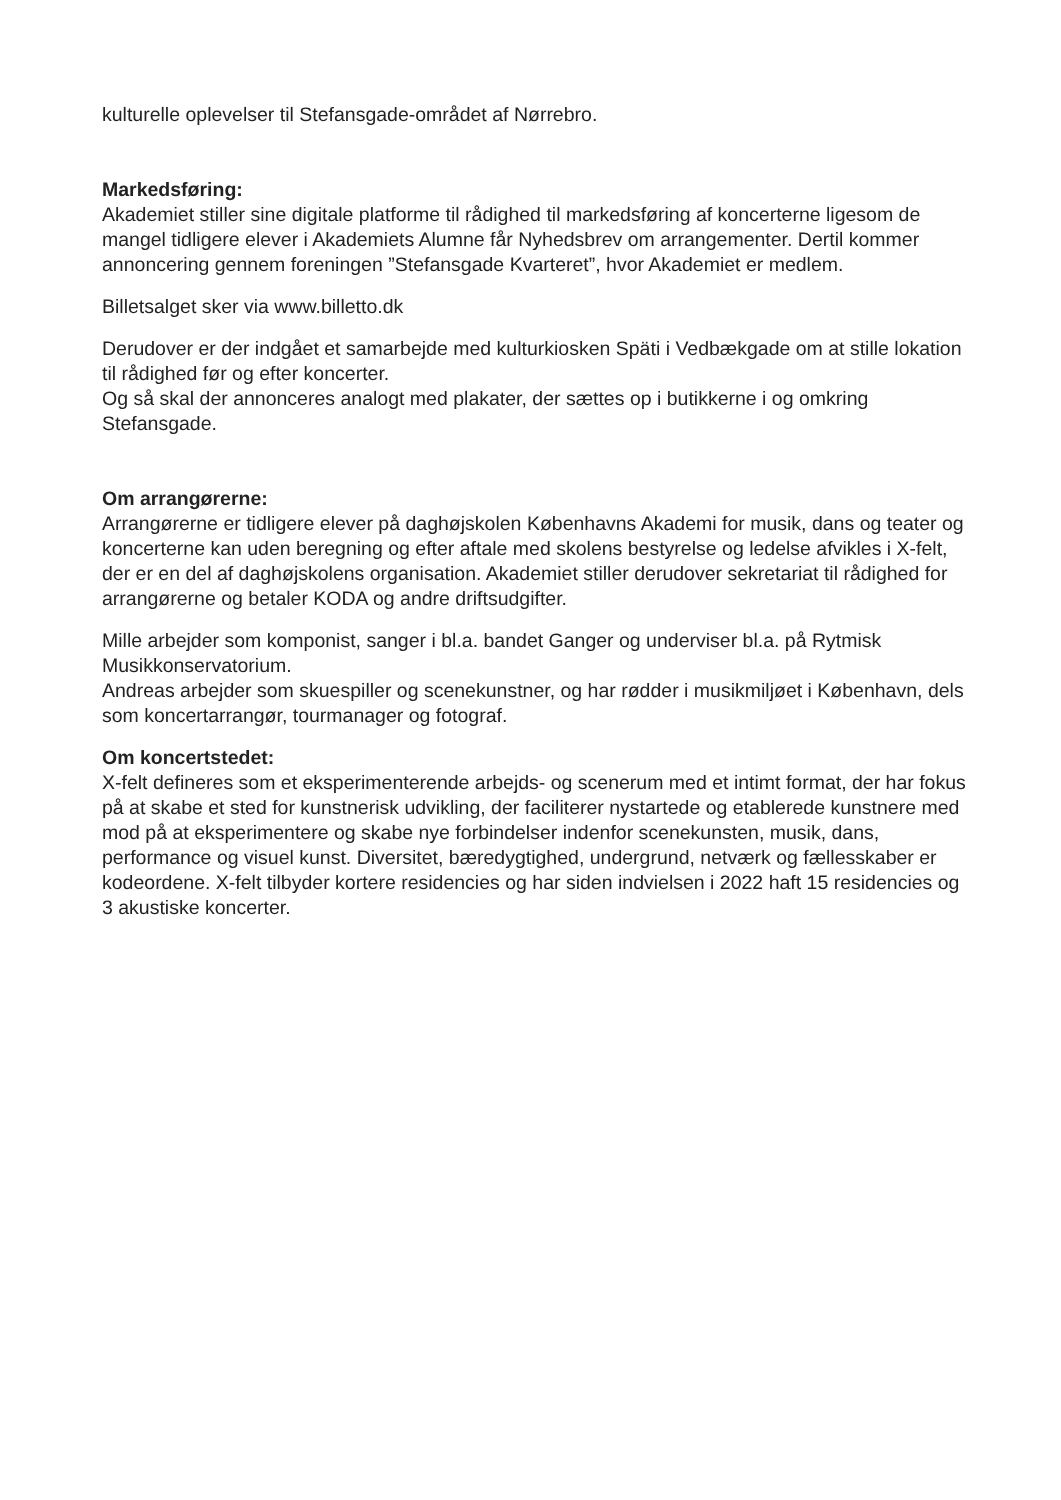kulturelle oplevelser til Stefansgade-området af Nørrebro.
Markedsføring:
Akademiet stiller sine digitale platforme til rådighed til markedsføring af koncerterne ligesom de mangel tidligere elever i Akademiets Alumne får Nyhedsbrev om arrangementer. Dertil kommer annoncering gennem foreningen ”Stefansgade Kvarteret”, hvor Akademiet er medlem.
Billetsalget sker via www.billetto.dk
Derudover er der indgået et samarbejde med kulturkiosken Späti i Vedbækgade om at stille lokation til rådighed før og efter koncerter.
Og så skal der annonceres analogt med plakater, der sættes op i butikkerne i og omkring Stefansgade.
Om arrangørerne:
Arrangørerne er tidligere elever på daghøjskolen Københavns Akademi for musik, dans og teater og koncerterne kan uden beregning og efter aftale med skolens bestyrelse og ledelse afvikles i X-felt, der er en del af daghøjskolens organisation. Akademiet stiller derudover sekretariat til rådighed for arrangørerne og betaler KODA og andre driftsudgifter.
Mille arbejder som komponist, sanger i bl.a. bandet Ganger og underviser bl.a. på Rytmisk Musikkonservatorium.
Andreas arbejder som skuespiller og scenekunstner, og har rødder i musikmiljøet i København, dels som koncertarrangør, tourmanager og fotograf.
Om koncertstedet:
X-felt defineres som et eksperimenterende arbejds- og scenerum med et intimt format, der har fokus på at skabe et sted for kunstnerisk udvikling, der faciliterer nystartede og etablerede kunstnere med mod på at eksperimentere og skabe nye forbindelser indenfor scenekunsten, musik, dans, performance og visuel kunst. Diversitet, bæredygtighed, undergrund, netværk og fællesskaber er kodeordene. X-felt tilbyder kortere residencies og har siden indvielsen i 2022 haft 15 residencies og 3 akustiske koncerter.